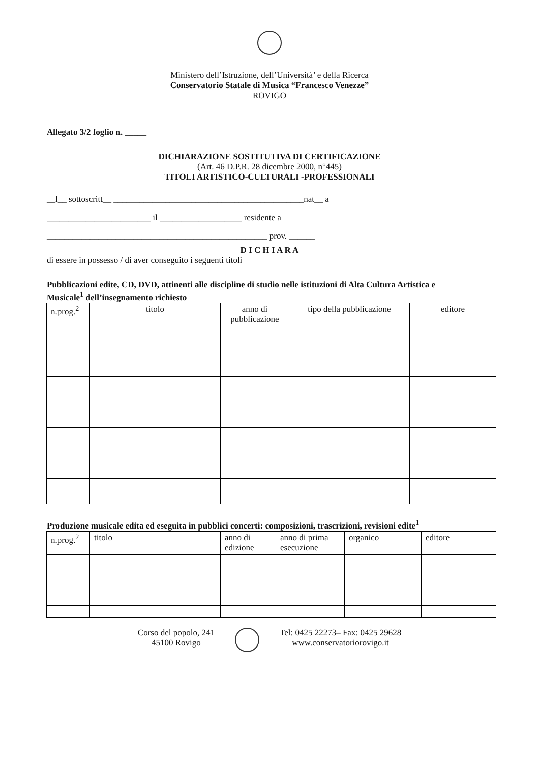Ministero dell’Istruzione, dell’Università’ e della Ricerca
Conservatorio Statale di Musica “Francesco Venezze”
ROVIGO
Allegato 3/2 foglio n. _____
DICHIARAZIONE SOSTITUTIVA DI CERTIFICAZIONE
(Art. 46 D.P.R. 28 dicembre 2000, n°445)
TITOLI ARTISTICO-CULTURALI -PROFESSIONALI
__l__ sottoscritt__ ____________________________________________nat__ a
________________________ il ___________________ residente a
___________________________________________________ prov. ______
D I C H I A R A
di essere in possesso / di aver conseguito i seguenti titoli
Pubblicazioni edite, CD, DVD, attinenti alle discipline di studio nelle istituzioni di Alta Cultura Artistica e
Musicale<sup>1</sup> dell’insegnamento richiesto
| n.prog.<sup>2</sup> | titolo | anno di pubblicazione | tipo della pubblicazione | editore |
| --- | --- | --- | --- | --- |
Produzione musicale edita ed eseguita in pubblici concerti: composizioni, trascrizioni, revisioni edite<sup>1</sup>
| n.prog.<sup>2</sup> | titolo | anno di edizione | anno di prima esecuzione | organico | editore |
Corso del popolo, 241
45100 Rovigo
Tel: 0425 22273– Fax: 0425 29628
www.conservatoriorovigo.it